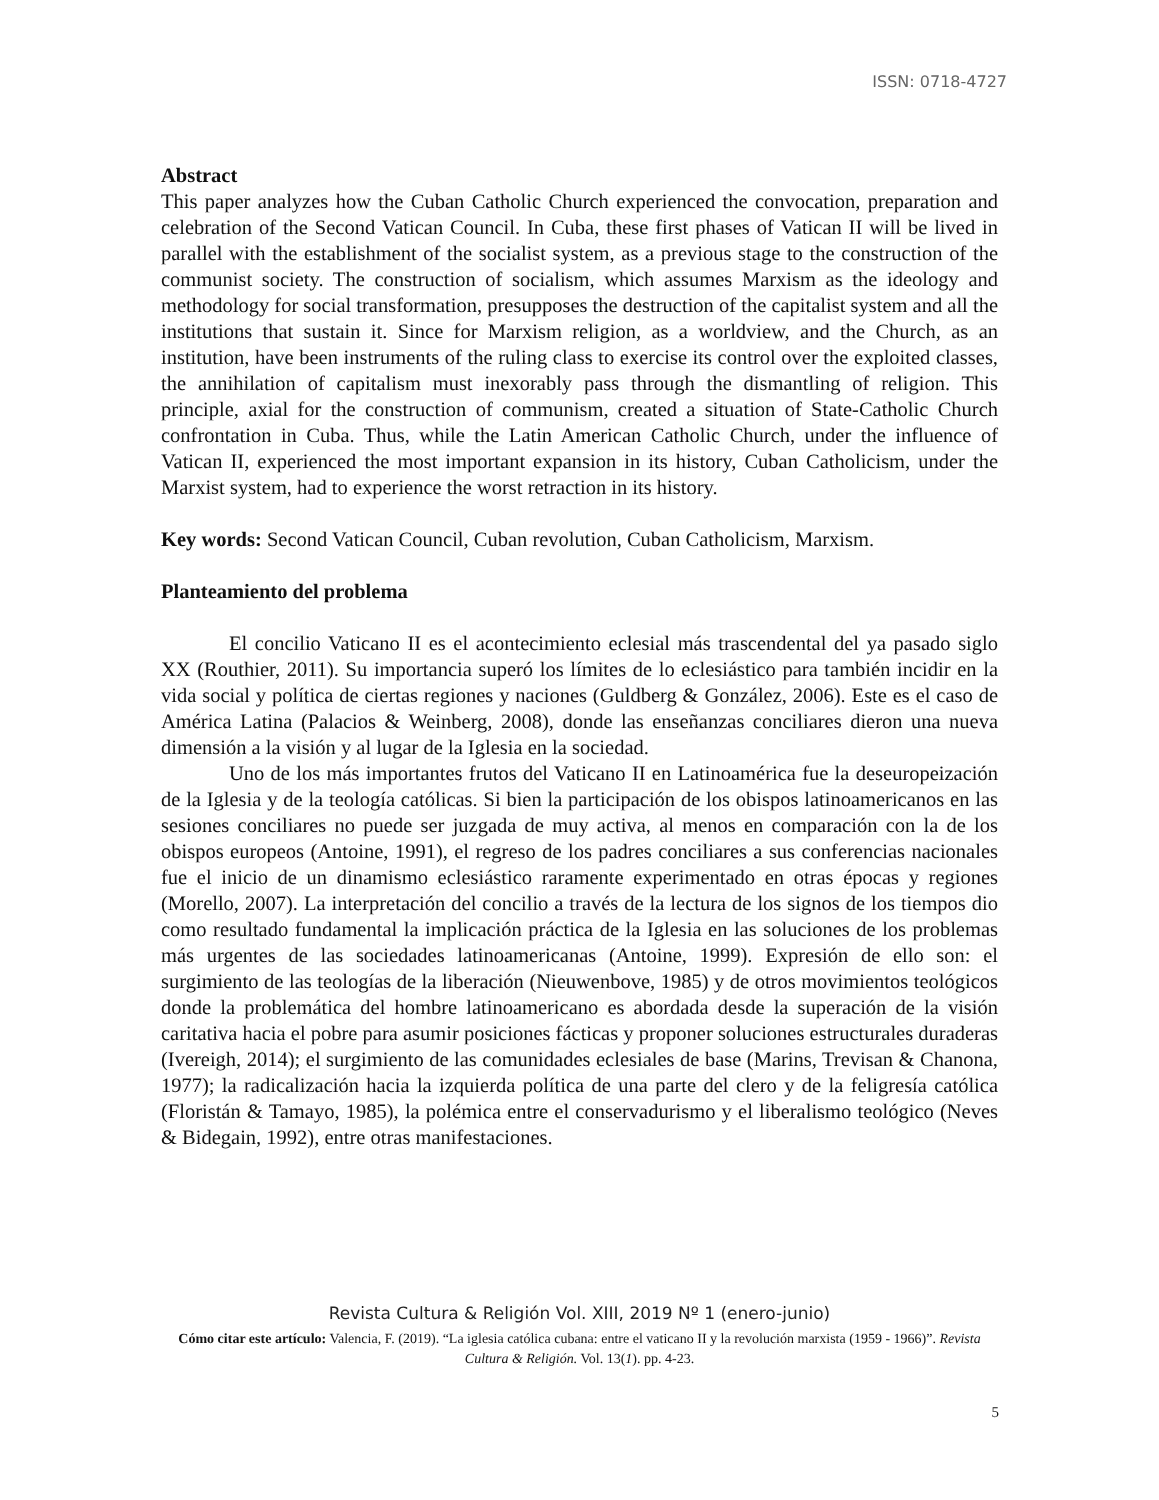ISSN: 0718-4727
Abstract
This paper analyzes how the Cuban Catholic Church experienced the convocation, preparation and celebration of the Second Vatican Council. In Cuba, these first phases of Vatican II will be lived in parallel with the establishment of the socialist system, as a previous stage to the construction of the communist society. The construction of socialism, which assumes Marxism as the ideology and methodology for social transformation, presupposes the destruction of the capitalist system and all the institutions that sustain it. Since for Marxism religion, as a worldview, and the Church, as an institution, have been instruments of the ruling class to exercise its control over the exploited classes, the annihilation of capitalism must inexorably pass through the dismantling of religion. This principle, axial for the construction of communism, created a situation of State-Catholic Church confrontation in Cuba. Thus, while the Latin American Catholic Church, under the influence of Vatican II, experienced the most important expansion in its history, Cuban Catholicism, under the Marxist system, had to experience the worst retraction in its history.
Key words: Second Vatican Council, Cuban revolution, Cuban Catholicism, Marxism.
Planteamiento del problema
El concilio Vaticano II es el acontecimiento eclesial más trascendental del ya pasado siglo XX (Routhier, 2011). Su importancia superó los límites de lo eclesiástico para también incidir en la vida social y política de ciertas regiones y naciones (Guldberg & González, 2006). Este es el caso de América Latina (Palacios & Weinberg, 2008), donde las enseñanzas conciliares dieron una nueva dimensión a la visión y al lugar de la Iglesia en la sociedad.
Uno de los más importantes frutos del Vaticano II en Latinoamérica fue la deseuropeización de la Iglesia y de la teología católicas. Si bien la participación de los obispos latinoamericanos en las sesiones conciliares no puede ser juzgada de muy activa, al menos en comparación con la de los obispos europeos (Antoine, 1991), el regreso de los padres conciliares a sus conferencias nacionales fue el inicio de un dinamismo eclesiástico raramente experimentado en otras épocas y regiones (Morello, 2007). La interpretación del concilio a través de la lectura de los signos de los tiempos dio como resultado fundamental la implicación práctica de la Iglesia en las soluciones de los problemas más urgentes de las sociedades latinoamericanas (Antoine, 1999). Expresión de ello son: el surgimiento de las teologías de la liberación (Nieuwenbove, 1985) y de otros movimientos teológicos donde la problemática del hombre latinoamericano es abordada desde la superación de la visión caritativa hacia el pobre para asumir posiciones fácticas y proponer soluciones estructurales duraderas (Ivereigh, 2014); el surgimiento de las comunidades eclesiales de base (Marins, Trevisan & Chanona, 1977); la radicalización hacia la izquierda política de una parte del clero y de la feligresía católica (Floristán & Tamayo, 1985), la polémica entre el conservadurismo y el liberalismo teológico (Neves & Bidegain, 1992), entre otras manifestaciones.
Revista Cultura & Religión Vol. XIII, 2019 Nº 1 (enero-junio)
Cómo citar este artículo: Valencia, F. (2019). “La iglesia católica cubana: entre el vaticano II y la revolución marxista (1959 - 1966)”. Revista Cultura & Religión. Vol. 13(1). pp. 4-23.
5